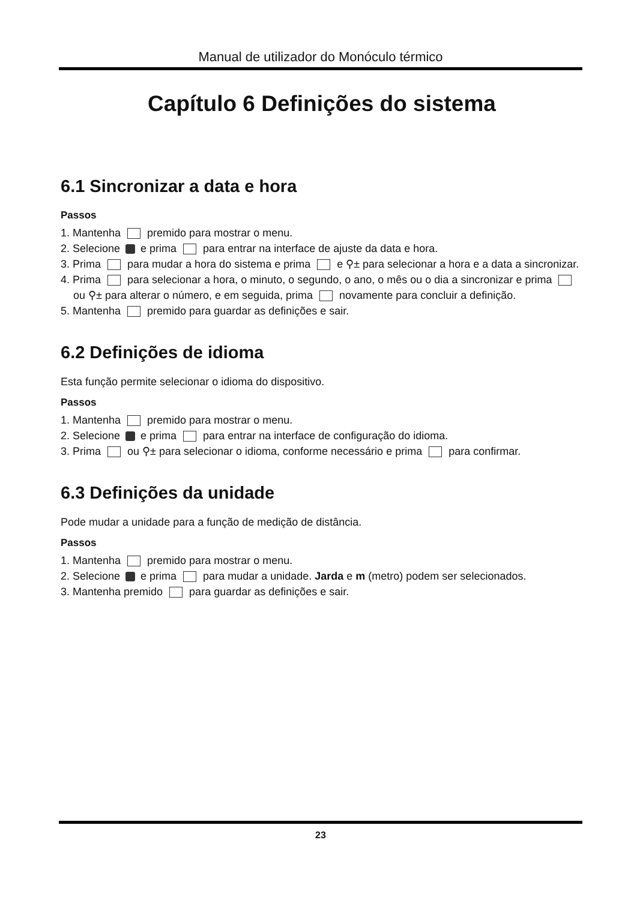Manual de utilizador do Monóculo térmico
Capítulo 6 Definições do sistema
6.1 Sincronizar a data e hora
Passos
1. Mantenha premido para mostrar o menu.
2. Selecione e prima para entrar na interface de ajuste da data e hora.
3. Prima para mudar a hora do sistema e prima e ⚲± para selecionar a hora e a data a sincronizar.
4. Prima para selecionar a hora, o minuto, o segundo, o ano, o mês ou o dia a sincronizar e prima ou ⚲± para alterar o número, e em seguida, prima novamente para concluir a definição.
5. Mantenha premido para guardar as definições e sair.
6.2 Definições de idioma
Esta função permite selecionar o idioma do dispositivo.
Passos
1. Mantenha premido para mostrar o menu.
2. Selecione e prima para entrar na interface de configuração do idioma.
3. Prima ou ⚲± para selecionar o idioma, conforme necessário e prima para confirmar.
6.3 Definições da unidade
Pode mudar a unidade para a função de medição de distância.
Passos
1. Mantenha premido para mostrar o menu.
2. Selecione e prima para mudar a unidade. Jarda e m (metro) podem ser selecionados.
3. Mantenha premido para guardar as definições e sair.
23